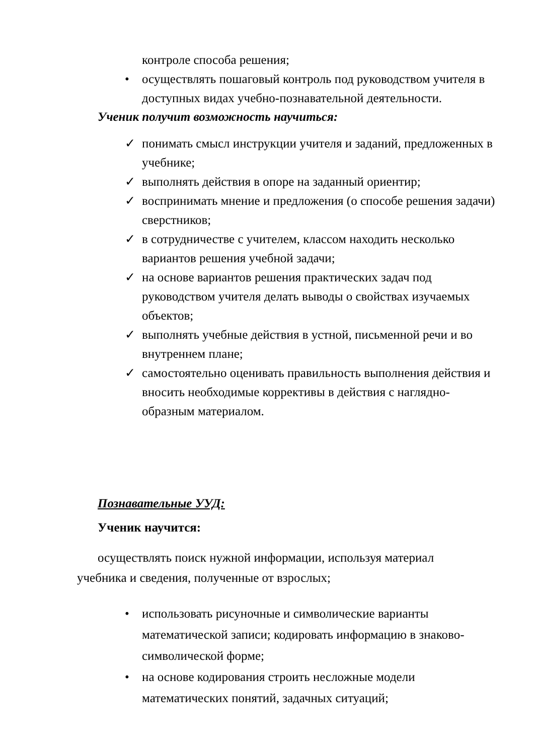контроле способа решения;
• осуществлять пошаговый контроль под руководством учителя в доступных видах учебно-познавательной деятельности.
Ученик получит возможность научиться:
✓ понимать смысл инструкции учителя и заданий, предложенных в учебнике;
✓ выполнять действия в опоре на заданный ориентир;
✓ воспринимать мнение и предложения (о способе решения задачи) сверстников;
✓ в сотрудничестве с учителем, классом находить несколько вариантов решения учебной задачи;
✓ на основе вариантов решения практических задач под руководством учителя делать выводы о свойствах изучаемых объектов;
✓ выполнять учебные действия в устной, письменной речи и во внутреннем плане;
✓ самостоятельно оценивать правильность выполнения действия и вносить необходимые коррективы в действия с наглядно-образным материалом.
Познавательные УУД:
Ученик научится:
осуществлять поиск нужной информации, используя материал учебника и сведения, полученные от взрослых;
• использовать рисуночные и символические варианты математической записи; кодировать информацию в знаково-символической форме;
• на основе кодирования строить несложные модели математических понятий, задачных ситуаций;